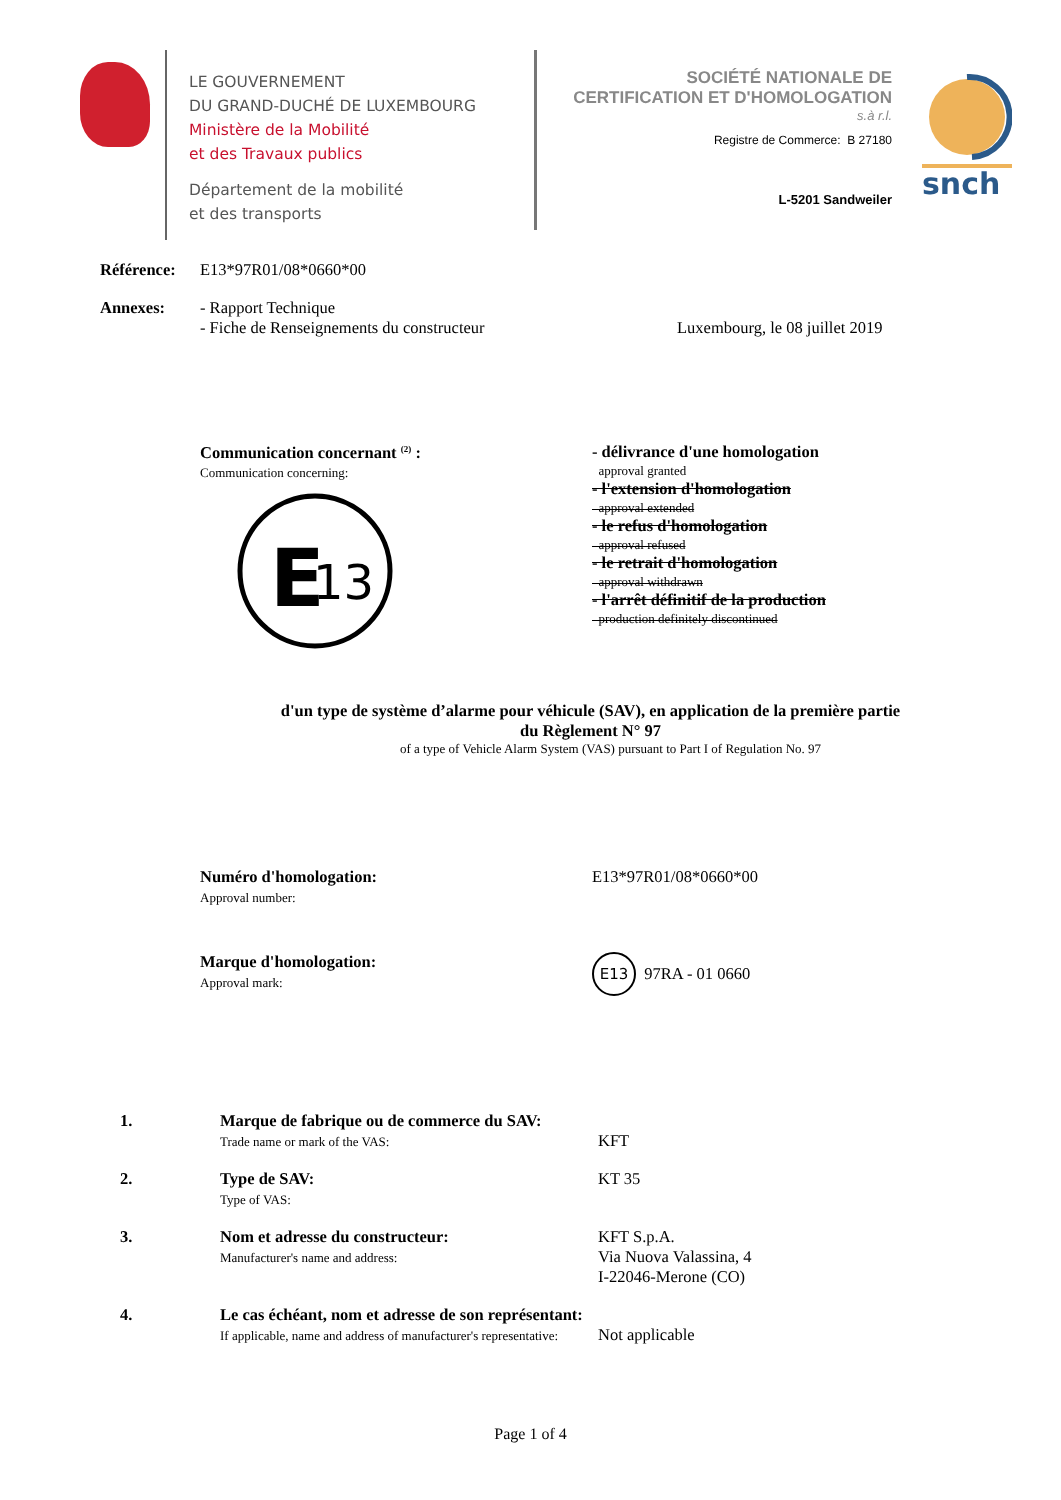LE GOUVERNEMENT
DU GRAND-DUCHÉ DE LUXEMBOURG
Ministère de la Mobilité
et des Travaux publics
Département de la mobilité
et des transports
SOCIÉTÉ NATIONALE DE
CERTIFICATION ET D'HOMOLOGATION
s.à r.l.
Registre de Commerce: B 27180
L-5201 Sandweiler
snch
Référence: E13*97R01/08*0660*00
Annexes: - Rapport Technique
- Fiche de Renseignements du constructeur Luxembourg, le 08 juillet 2019
Communication concernant <sup>(2)</sup> :
Communication concerning:
E
13
- délivrance d'une homologation
approval granted
- l'extension d'homologation
approval extended
- le refus d'homologation
approval refused
- le retrait d'homologation
approval withdrawn
- l'arrêt définitif de la production
production definitely discontinued
d'un type de système d’alarme pour véhicule (SAV), en application de la première partie
du Règlement N° 97
of a type of Vehicle Alarm System (VAS) pursuant to Part I of Regulation No. 97
Numéro d'homologation:
Approval number:
E13*97R01/08*0660*00
Marque d'homologation:
Approval mark:
E13 97RA - 01 0660
1. Marque de fabrique ou de commerce du SAV:
Trade name or mark of the VAS:
KFT
2. Type de SAV:
Type of VAS:
KT 35
3. Nom et adresse du constructeur:
Manufacturer's name and address:
KFT S.p.A.
Via Nuova Valassina, 4
I-22046-Merone (CO)
4. Le cas échéant, nom et adresse de son représentant:
If applicable, name and address of manufacturer's representative:
Not applicable
Page 1 of 4